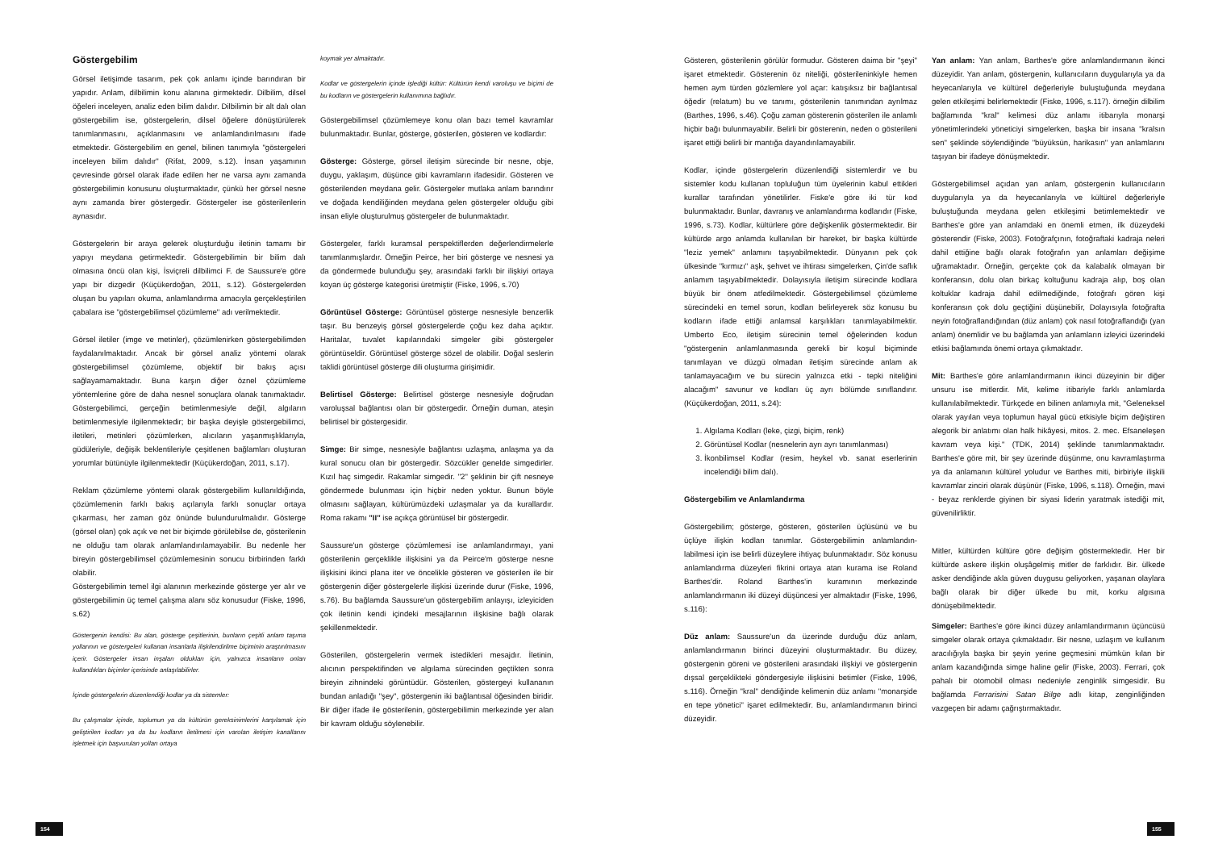Göstergebilim
Görsel iletişimde tasarım, pek çok anlamı içinde barındıran bir yapıdır. Anlam, dilbilimin konu alanına girmektedir. Dilbilim, dilsel öğeleri inceleyen, analiz eden bilim dalıdır. Dilbilimin bir alt dalı olan göstergebilim ise, göstergelerin, dilsel öğelere dönüştürülerek tanımlanmasını, açıklanmasını ve anlamlandırılmasını ifade etmektedir. Göstergebilim en genel, bilinen tanımıyla "göstergeleri inceleyen bilim dalıdır" (Rifat, 2009, s.12). İnsan yaşamının çevresinde görsel olarak ifade edilen her ne varsa aynı zamanda göstergebilimin konusunu oluşturmaktadır, çünkü her görsel nesne aynı zamanda birer göstergedir. Göstergeler ise gösterilenlerin aynasıdır.
Göstergelerin bir araya gelerek oluşturduğu iletinin tamamı bir yapıyı meydana getirmektedir. Göstergebilimin bir bilim dalı olmasına öncü olan kişi, İsviçreli dilbilimci F. de Saussure'e göre yapı bir dizgedir (Küçükerdoğan, 2011, s.12). Göstergelerden oluşan bu yapıları okuma, anlamlandırma amacıyla gerçekleştirilen çabalara ise "göstergebilimsel çözümleme" adı verilmektedir.
Görsel iletiler (imge ve metinler), çözümlenirken göstergebilimden faydalanılmaktadır. Ancak bir görsel analiz yöntemi olarak göstergebilimsel çözümleme, objektif bir bakış açısı sağlayamamaktadır. Buna karşın diğer öznel çözümleme yöntemlerine göre de daha nesnel sonuçlara olanak tanımaktadır. Göstergebilimci, gerçeğin betimlenmesiyle değil, algıların betimlenmesiyle ilgilenmektedir; bir başka deyişle göstergebilimci, iletileri, metinleri çözümlerken, alıcıların yaşanmışlıklarıyla, güdüleriyle, değişik beklentileriyle çeşitlenen bağlamları oluşturan yorumlar bütünüyle ilgilenmektedir (Küçükerdoğan, 2011, s.17).
Reklam çözümleme yöntemi olarak göstergebilim kullanıldığında, çözümlemenin farklı bakış açılarıyla farklı sonuçlar ortaya çıkarması, her zaman göz önünde bulundurulmalıdır. Gösterge (görsel olan) çok açık ve net bir biçimde görülebilse de, gösterilenin ne olduğu tam olarak anlamlandırılamayabilir. Bu nedenle her bireyin göstergebilimsel çözümlemesinin sonucu birbirinden farklı olabilir.
Göstergebilimin temel ilgi alanının merkezinde gösterge yer alır ve göstergebilimin üç temel çalışma alanı söz konusudur (Fiske, 1996, s.62)
Göstergenin kendisi: Bu alan, gösterge çeşitlerinin, bunların çeşitli anlam taşıma yollarının ve göstergeleri kullanan insanlarla ilişkilendirilme biçiminin araştırılmasını içerir. Göstergeler insan inşaları oldukları için, yalnızca insanların onları kullandıkları biçimler içerisinde anlaşılabilirler.
İçinde göstergelerin düzenlendiği kodlar ya da sistemler:
Bu çalışmalar içinde, toplumun ya da kültürün gereksinimlerini karşılamak için geliştirilen kodları ya da bu kodların iletilmesi için varolan iletişim kanallarını işletmek için başvurulan yolları ortaya
koymak yer almaktadır.
Kodlar ve göstergelerin içinde işlediği kültür: Kültürün kendi varoluşu ve biçimi de bu kodların ve göstergelerin kullanımına bağlıdır.
Göstergebilimsel çözümlemeye konu olan bazı temel kavramlar bulunmaktadır. Bunlar, gösterge, gösterilen, gösteren ve kodlardır:
Gösterge: Gösterge, görsel iletişim sürecinde bir nesne, obje, duygu, yaklaşım, düşünce gibi kavramların ifadesidir. Gösteren ve gösterilenden meydana gelir. Göstergeler mutlaka anlam barındırır ve doğada kendiliğinden meydana gelen göstergeler olduğu gibi insan eliyle oluşturulmuş göstergeler de bulunmaktadır.
Göstergeler, farklı kuramsal perspektiflerden değerlendirmelerle tanımlanmışlardır. Örneğin Peirce, her biri gösterge ve nesnesi ya da göndermede bulunduğu şey, arasındaki farklı bir ilişkiyi ortaya koyan üç gösterge kategorisi üretmiştir (Fiske, 1996, s.70)
Görüntüsel Gösterge: Görüntüsel gösterge nesnesiyle benzerlik taşır. Bu benzeyiş görsel göstergelerde çoğu kez daha açıktır. Haritalar, tuvalet kapılarındaki simgeler gibi göstergeler görüntüseldir. Görüntüsel gösterge sözel de olabilir. Doğal seslerin taklidi görüntüsel gösterge dili oluşturma girişimidir.
Belirtisel Gösterge: Belirtisel gösterge nesnesiyle doğrudan varoluşsal bağlantısı olan bir göstergedir. Örneğin duman, ateşin belirtisel bir göstergesidir.
Simge: Bir simge, nesnesiyle bağlantısı uzlaşma, anlaşma ya da kural sonucu olan bir göstergedir. Sözcükler genelde simgedirler. Kızıl haç simgedir. Rakamlar simgedir. "2" şeklinin bir çift nesneye göndermede bulunması için hiçbir neden yoktur. Bunun böyle olmasını sağlayan, kültürümüzdeki uzlaşmalar ya da kurallardır. Roma rakamı "II" ise açıkça görüntüsel bir göstergedir.
Saussure'un gösterge çözümlemesi ise anlamlandırmayı, yani gösterilenin gerçeklikle ilişkisini ya da Peirce'm gösterge nesne ilişkisini ikinci plana iter ve öncelikle gösteren ve gösterilen ile bir göstergenin diğer göstergelerle ilişkisi üzerinde durur (Fiske, 1996, s.76). Bu bağlamda Saussure'un göstergebilim anlayışı, izleyiciden çok iletinin kendi içindeki mesajlarının ilişkisine bağlı olarak şekillenmektedir.
Gösterilen, göstergelerin vermek istedikleri mesajdır. İletinin, alıcının perspektifinden ve algılama sürecinden geçtikten sonra bireyin zihnindeki görüntüdür. Gösterilen, göstergeyi kullananın bundan anladığı "şey", göstergenin iki bağlantısal öğesinden biridir. Bir diğer ifade ile gösterilenin, göstergebilimin merkezinde yer alan bir kavram olduğu söylenebilir.
154
Gösteren, gösterilenin görülür formudur. Gösteren daima bir "şeyi" işaret etmektedir. Gösterenin öz niteliği, gösterileninkiyle hemen hemen aym türden gözlemlere yol açar: katışıksız bir bağlantısal öğedir (relatum) bu ve tanımı, gösterilenin tanımından ayrılmaz (Barthes, 1996, s.46). Çoğu zaman gösterenin gösterilen ile anlamlı hiçbir bağı bulunmayabilir. Belirli bir gösterenin, neden o gösterileni işaret ettiği belirli bir mantığa dayandırılamayabilir.
Kodlar, içinde göstergelerin düzenlendiği sistemlerdir ve bu sistemler kodu kullanan topluluğun tüm üyelerinin kabul ettikleri kurallar tarafından yönetilirler. Fiske'e göre iki tür kod bulunmaktadır. Bunlar, davranış ve anlamlandırma kodlarıdır (Fiske, 1996, s.73). Kodlar, kültürlere göre değişkenlik göstermektedir. Bir kültürde argo anlamda kullanılan bir hareket, bir başka kültürde "leziz yemek" anlamını taşıyabilmektedir. Dünyanın pek çok ülkesinde "kırmızı" aşk, şehvet ve ihtirası simgelerken, Çin'de saflık anlamım taşıyabilmektedir. Dolayısıyla iletişim sürecinde kodlara büyük bir önem atfedilmektedir. Göstergebilimsel çözümleme sürecindeki en temel sorun, kodları belirleyerek söz konusu bu kodların ifade ettiği anlamsal karşılıkları tanımlayabilmektir. Umberto Eco, iletişim sürecinin temel öğelerinden kodun "göstergenin anlamlanmasında gerekli bir koşul biçiminde tanımlayan ve düzgü olmadan iletişim sürecinde anlam ak tanlamayacağım ve bu sürecin yalnızca etki - tepki niteliğini alacağım" savunur ve kodları üç ayrı bölümde sınıflandırır. (Küçükerdoğan, 2011, s.24):
1. Algılama Kodları (leke, çizgi, biçim, renk)
2. Görüntüsel Kodlar (nesnelerin ayrı ayrı tanımlanması)
3. İkonbilimsel Kodlar (resim, heykel vb. sanat eserlerinin incelendiği bilim dalı).
Göstergebilim ve Anlamlandırma
Göstergebilim; gösterge, gösteren, gösterilen üçlüsünü ve bu üçlüye ilişkin kodları tanımlar. Göstergebilimin anlamlandın- labilmesi için ise belirli düzeylere ihtiyaç bulunmaktadır. Söz konusu anlamlandırma düzeyleri fikrini ortaya atan kurama ise Roland Barthes'dir. Roland Barthes'in kuramının merkezinde anlamlandırmanın iki düzeyi düşüncesi yer almaktadır (Fiske, 1996, s.116):
Düz anlam: Saussure'un da üzerinde durduğu düz anlam, anlamlandırmanın birinci düzeyini oluşturmaktadır. Bu düzey, göstergenin göreni ve gösterileni arasındaki ilişkiyi ve göstergenin dışsal gerçeklikteki göndergesiyle ilişkisini betimler (Fiske, 1996, s.116). Örneğin "kral" dendiğinde kelimenin düz anlamı "monarşide en tepe yönetici" işaret edilmektedir. Bu, anlamlandırmanın birinci düzeyidir.
Yan anlam: Yan anlam, Barthes'e göre anlamlandırmanın ikinci düzeyidir. Yan anlam, göstergenin, kullanıcıların duygularıyla ya da heyecanlarıyla ve kültürel değerleriyle buluştuğunda meydana gelen etkileşimi belirlemektedir (Fiske, 1996, s.117). örneğin dilbilim bağlamında "kral" kelimesi düz anlamı itibarıyla monarşi yönetimlerindeki yöneticiyi simgelerken, başka bir insana "kralsın sen" şeklinde söylendiğinde "büyüksün, harikasın" yan anlamlarını taşıyan bir ifadeye dönüşmektedir.
Göstergebilimsel açıdan yan anlam, göstergenin kullanıcıların duygularıyla ya da heyecanlarıyla ve kültürel değerleriyle buluştuğunda meydana gelen etkileşimi betimlemektedir ve Barthes'e göre yan anlamdaki en önemli etmen, ilk düzeydeki gösterendir (Fiske, 2003). Fotoğrafçının, fotoğraftaki kadraja neleri dahil ettiğine bağlı olarak fotoğrafın yan anlamları değişime uğramaktadır. Örneğin, gerçekte çok da kalabalık olmayan bir konferansın, dolu olan birkaç koltuğunu kadraja alıp, boş olan koltuklar kadraja dahil edilmediğinde, fotoğrafı gören kişi konferansın çok dolu geçtiğini düşünebilir, Dolayısıyla fotoğrafta neyin fotoğraflandığından (düz anlam) çok nasıl fotoğraflandığı (yan anlam) önemlidir ve bu bağlamda yan anlamların izleyici üzerindeki etkisi bağlamında önemi ortaya çıkmaktadır.
Mit: Barthes'e göre anlamlandırmanın ikinci düzeyinin bir diğer unsuru ise mitlerdir. Mit, kelime itibariyle farklı anlamlarda kullanılabilmektedir. Türkçede en bilinen anlamıyla mit, "Geleneksel olarak yayılan veya toplumun hayal gücü etkisiyle biçim değiştiren alegorik bir anlatımı olan halk hikâyesi, mitos. 2. mec. Efsaneleşen kavram veya kişi." (TDK, 2014) şeklinde tanımlanmaktadır. Barthes'e göre mit, bir şey üzerinde düşünme, onu kavramlaştırma ya da anlamanın kültürel yoludur ve Barthes miti, birbiriyle ilişkili kavramlar zinciri olarak düşünür (Fiske, 1996, s.118). Örneğin, mavi - beyaz renklerde giyinen bir siyasi liderin yaratmak istediği mit, güvenilirliktir.
Mitler, kültürden kültüre göre değişim göstermektedir. Her bir kültürde askere ilişkin oluşâgelmiş mitler de farklıdır. Bir. ülkede asker dendiğinde akla güven duygusu geliyorken, yaşanan olaylara bağlı olarak bir diğer ülkede bu mit, korku algısına dönüşebilmektedir.
Simgeler: Barthes'e göre ikinci düzey anlamlandırmanın üçüncüsü simgeler olarak ortaya çıkmaktadır. Bir nesne, uzlaşım ve kullanım aracılığıyla başka bir şeyin yerine geçmesini mümkün kılan bir anlam kazandığında simge haline gelir (Fiske, 2003). Ferrari, çok pahalı bir otomobil olması nedeniyle zenginlik simgesidir. Bu bağlamda Ferrarisini Satan Bilge adlı kitap, zenginliğinden vazgeçen bir adamı çağrıştırmaktadır.
155